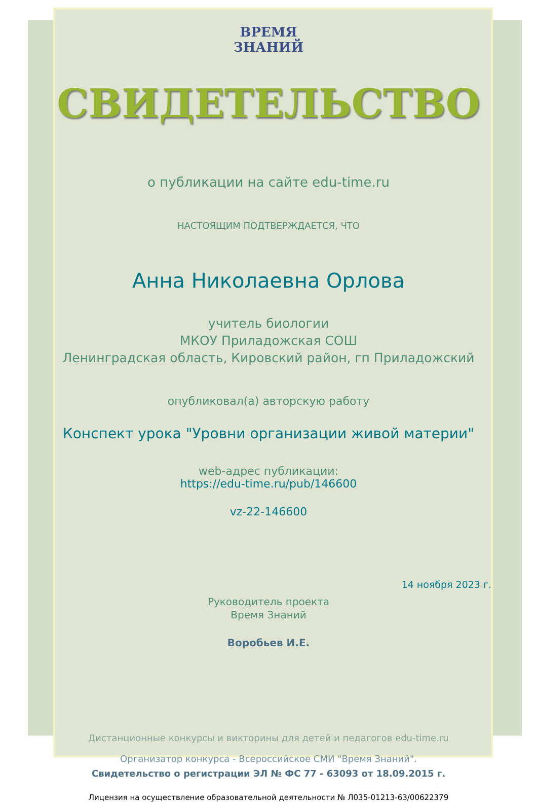ВРЕМЯ
ЗНАНИЙ
СВИДЕТЕЛЬСТВО
о публикации на сайте edu-time.ru
НАСТОЯЩИМ ПОДТВЕРЖДАЕТСЯ, ЧТО
Анна Николаевна Орлова
учитель биологии
МКОУ Приладожская СОШ
Ленинградская область, Кировский район, гп Приладожский
опубликовал(а) авторскую работу
Конспект урока "Уровни организации живой материи"
web-адрес публикации:
https://edu-time.ru/pub/146600
vz-22-146600
14 ноября 2023 г.
Руководитель проекта
Время Знаний
Воробьев И.Е.
Дистанционные конкурсы и викторины для детей и педагогов edu-time.ru
Организатор конкурса - Всероссийское СМИ "Время Знаний".
Свидетельство о регистрации ЭЛ № ФС 77 - 63093 от 18.09.2015 г.
Лицензия на осуществление образовательной деятельности № Л035-01213-63/00622379